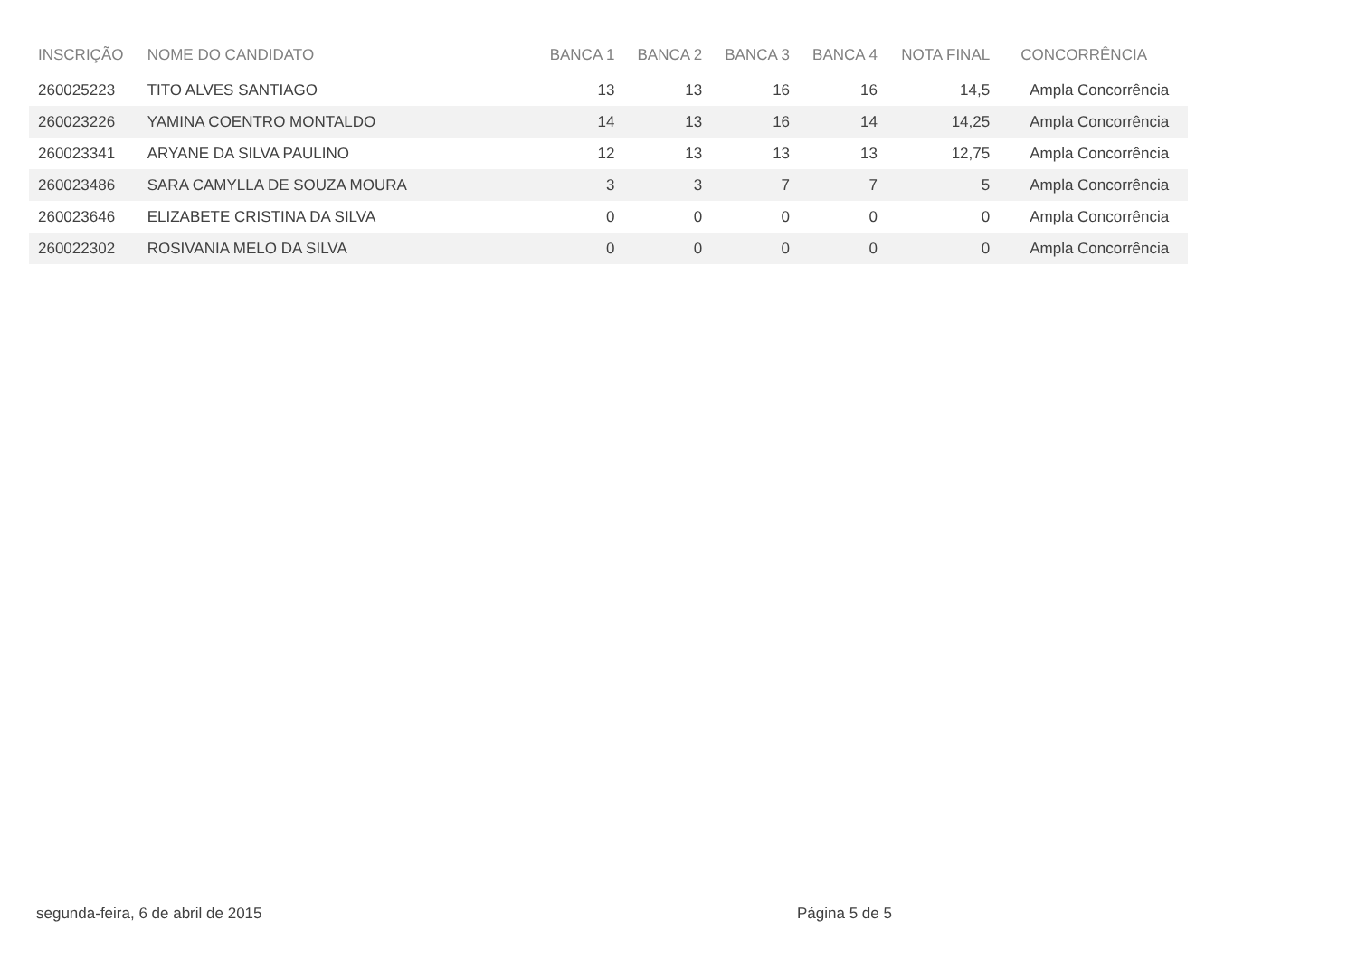| INSCRIÇÃO | NOME DO CANDIDATO | BANCA 1 | BANCA 2 | BANCA 3 | BANCA 4 | NOTA FINAL | CONCORRÊNCIA |
| --- | --- | --- | --- | --- | --- | --- | --- |
| 260025223 | TITO ALVES SANTIAGO | 13 | 13 | 16 | 16 | 14,5 | Ampla Concorrência |
| 260023226 | YAMINA COENTRO MONTALDO | 14 | 13 | 16 | 14 | 14,25 | Ampla Concorrência |
| 260023341 | ARYANE DA SILVA PAULINO | 12 | 13 | 13 | 13 | 12,75 | Ampla Concorrência |
| 260023486 | SARA CAMYLLA DE SOUZA MOURA | 3 | 3 | 7 | 7 | 5 | Ampla Concorrência |
| 260023646 | ELIZABETE CRISTINA DA SILVA | 0 | 0 | 0 | 0 | 0 | Ampla Concorrência |
| 260022302 | ROSIVANIA MELO DA SILVA | 0 | 0 | 0 | 0 | 0 | Ampla Concorrência |
segunda-feira, 6 de abril de 2015
Página 5 de 5